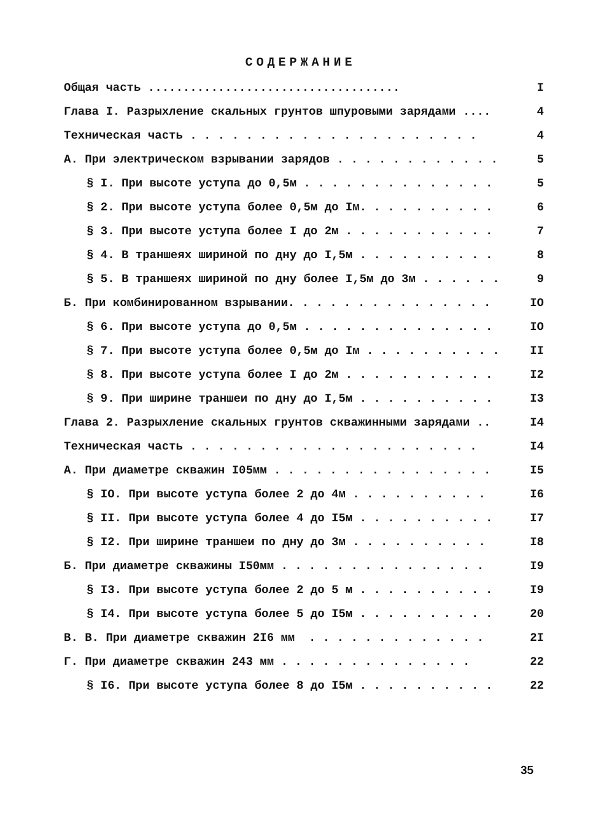СОДЕРЖАНИЕ
Общая часть .................................... I
Глава I. Разрыхление скальных грунтов шпуровыми зарядами .... 4
Техническая часть . . . . . . . . . . . . . . . . . . . . . 4
А. При электрическом взрывании зарядов . . . . . . . . . . . . 5
§ I. При высоте уступа до 0,5м . . . . . . . . . . . . . . 5
§ 2. При высоте уступа более 0,5м до Iм. . . . . . . . . . 6
§ 3. При высоте уступа более I до 2м . . . . . . . . . . . 7
§ 4. В траншеях шириной по дну до I,5м . . . . . . . . . . 8
§ 5. В траншеях шириной по дну более I,5м до 3м . . . . . . 9
Б. При комбинированном взрывании. . . . . . . . . . . . . . . IO
§ 6. При высоте уступа до 0,5м . . . . . . . . . . . . . . IO
§ 7. При высоте уступа более 0,5м до Iм . . . . . . . . . . II
§ 8. При высоте уступа более I до 2м . . . . . . . . . . . I2
§ 9. При ширине траншеи по дну до I,5м . . . . . . . . . . I3
Глава 2. Разрыхление скальных грунтов скважинными зарядами .. I4
Техническая часть . . . . . . . . . . . . . . . . . . . . . I4
А. При диаметре скважин I05мм . . . . . . . . . . . . . . . . I5
§ IO. При высоте уступа более 2 до 4м . . . . . . . . . . I6
§ II. При высоте уступа более 4 до I5м . . . . . . . . . . I7
§ I2. При ширине траншеи по дну до 3м . . . . . . . . . . I8
Б. При диаметре скважины I50мм . . . . . . . . . . . . . . . I9
§ I3. При высоте уступа более 2 до 5 м . . . . . . . . . . I9
§ I4. При высоте уступа более 5 до I5м . . . . . . . . . . 20
В. В. При диаметре скважин 2I6 мм . . . . . . . . . . . . . 2I
Г. При диаметре скважин 243 мм . . . . . . . . . . . . . . 22
§ I6. При высоте уступа более 8 до I5м . . . . . . . . . . 22
35